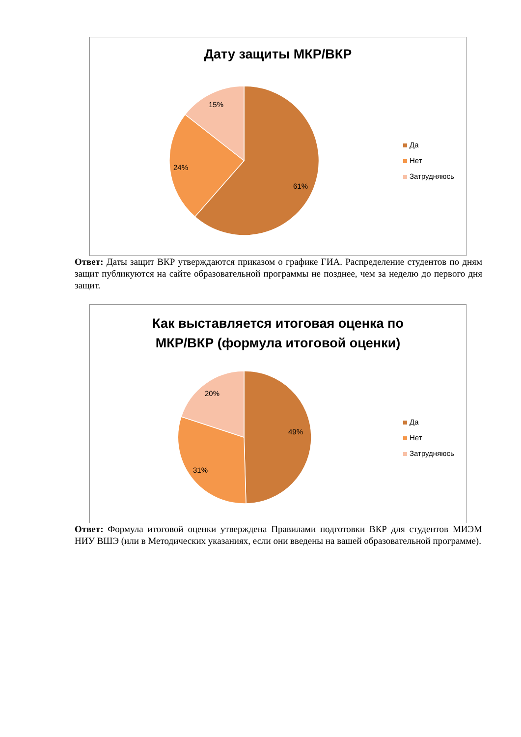Дату защиты МКР/ВКР
15%
24%
61%
Да
Нет
Затрудняюсь
Ответ: Даты защит ВКР утверждаются приказом о графике ГИА. Распределение студентов по дням защит публикуются на сайте образовательной программы не позднее, чем за неделю до первого дня защит.
Как выставляется итоговая оценка по
МКР/ВКР (формула итоговой оценки)
20%
49%
31%
Да
Нет
Затрудняюсь
Ответ: Формула итоговой оценки утверждена Правилами подготовки ВКР для студентов МИЭМ НИУ ВШЭ (или в Методических указаниях, если они введены на вашей образовательной программе).